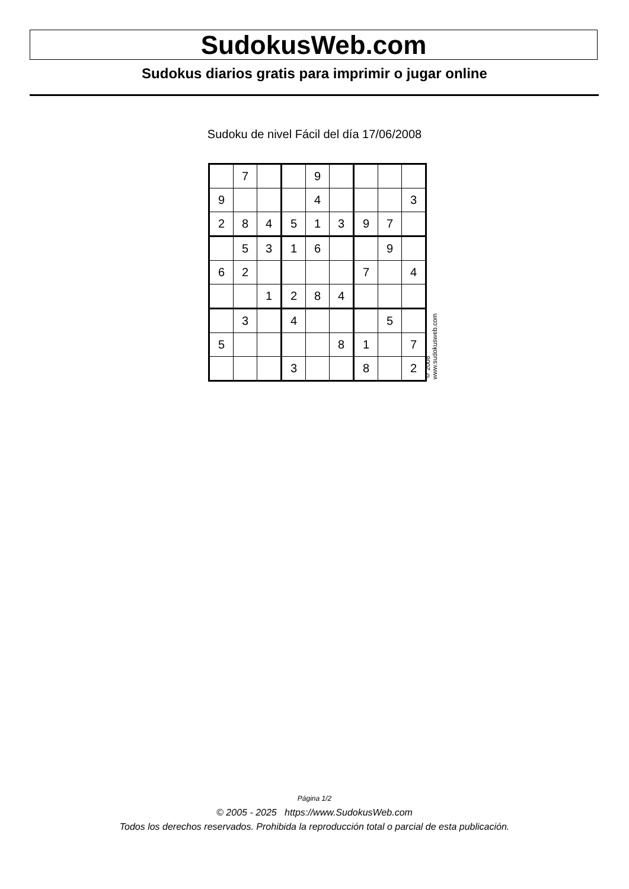SudokusWeb.com
Sudokus diarios gratis para imprimir o jugar online
Sudoku de nivel Fácil del día 17/06/2008
| | 7 | | | 9 | | | | |
| 9 | | | | 4 | | | | 3 |
| 2 | 8 | 4 | 5 | 1 | 3 | 9 | 7 | |
| | 5 | 3 | 1 | 6 | | | 9 | |
| 6 | 2 | | | | | 7 | | 4 |
| | | 1 | 2 | 8 | 4 | | | |
| | 3 | | 4 | | | | 5 | |
| 5 | | | | | 8 | 1 | | 7 |
| | | | 3 | | | 8 | | 2 |
© 2008 www.sudokusweb.com
Página 1/2
© 2005 - 2025 https://www.SudokusWeb.com
Todos los derechos reservados. Prohibida la reproducción total o parcial de esta publicación.